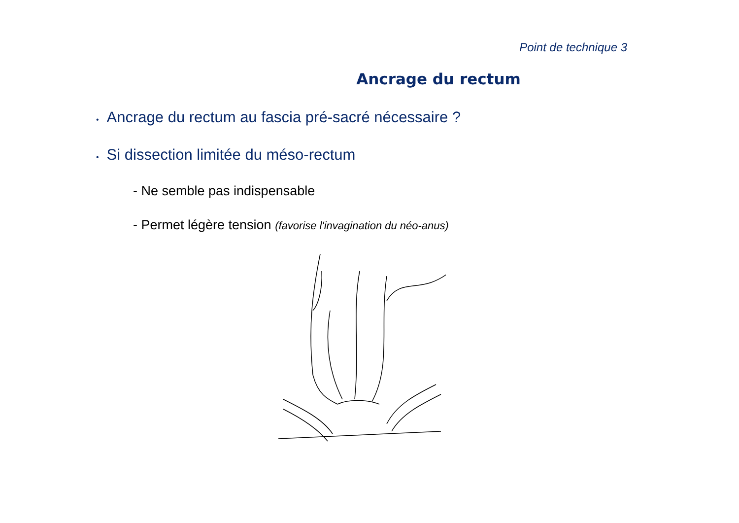Point de technique 3
Ancrage du rectum
• Ancrage du rectum au fascia pré-sacré nécessaire ?
• Si dissection limitée du méso-rectum
- Ne semble pas indispensable
- Permet légère tension (favorise l'invagination du néo-anus)